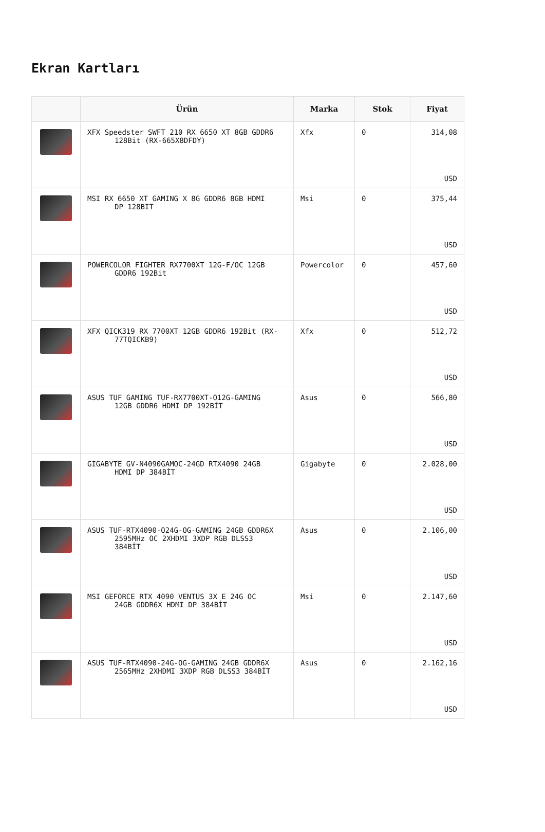Ekran Kartları
| | Ürün | Marka | Stok | Fiyat |
| --- | --- | --- | --- | --- |
| | XFX Speedster SWFT 210 RX 6650 XT 8GB GDDR6 128Bit (RX-665X8DFDY) | Xfx | 0 | 314,08 USD |
| | MSI RX 6650 XT GAMING X 8G GDDR6 8GB HDMI DP 128BIT | Msi | 0 | 375,44 USD |
| | POWERCOLOR FIGHTER RX7700XT 12G-F/OC 12GB GDDR6 192Bit | Powercolor | 0 | 457,60 USD |
| | XFX QICK319 RX 7700XT 12GB GDDR6 192Bit (RX- 77TQICKB9) | Xfx | 0 | 512,72 USD |
| | ASUS TUF GAMING TUF-RX7700XT-O12G-GAMING 12GB GDDR6 HDMI DP 192BİT | Asus | 0 | 566,80 USD |
| | GIGABYTE GV-N4090GAMOC-24GD RTX4090 24GB HDMI DP 384BİT | Gigabyte | 0 | 2.028,00 USD |
| | ASUS TUF-RTX4090-O24G-OG-GAMING 24GB GDDR6X 2595MHz OC 2XHDMI 3XDP RGB DLSS3 384BİT | Asus | 0 | 2.106,00 USD |
| | MSI GEFORCE RTX 4090 VENTUS 3X E 24G OC 24GB GDDR6X HDMI DP 384BİT | Msi | 0 | 2.147,60 USD |
| | ASUS TUF-RTX4090-24G-OG-GAMING 24GB GDDR6X 2565MHz 2XHDMI 3XDP RGB DLSS3 384BİT | Asus | 0 | 2.162,16 USD |